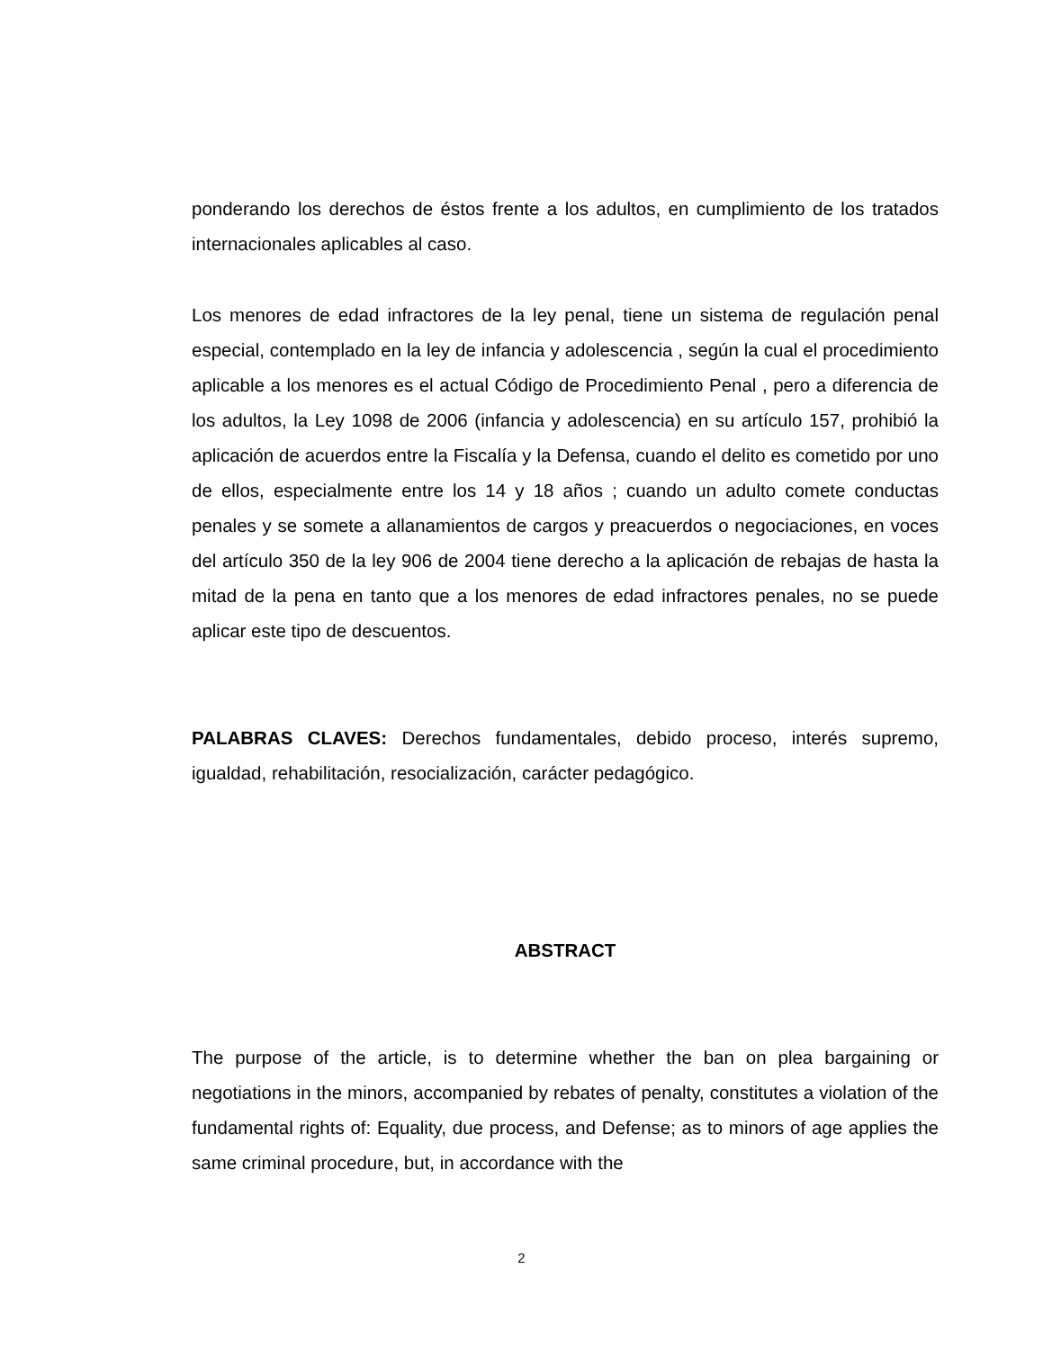ponderando los derechos de éstos frente a los adultos, en cumplimiento de los tratados internacionales aplicables al caso.
Los menores de edad infractores de la ley penal, tiene un sistema de regulación penal especial, contemplado en la ley de infancia y adolescencia , según la cual el procedimiento aplicable a los menores es el actual Código de Procedimiento Penal , pero a diferencia de los adultos, la Ley 1098 de 2006 (infancia y adolescencia) en su artículo 157, prohibió la aplicación de acuerdos entre la Fiscalía y la Defensa, cuando el delito es cometido por uno de ellos, especialmente entre los 14 y 18 años ; cuando un adulto comete conductas penales y se somete a allanamientos de cargos y preacuerdos o negociaciones, en voces del artículo 350 de la ley 906 de 2004 tiene derecho a la aplicación de rebajas de hasta la mitad de la pena en tanto que a los menores de edad infractores penales, no se puede aplicar este tipo de descuentos.
PALABRAS CLAVES: Derechos fundamentales, debido proceso, interés supremo, igualdad, rehabilitación, resocialización, carácter pedagógico.
ABSTRACT
The purpose of the article, is to determine whether the ban on plea bargaining or negotiations in the minors, accompanied by rebates of penalty, constitutes a violation of the fundamental rights of: Equality, due process, and Defense; as to minors of age applies the same criminal procedure, but, in accordance with the
2